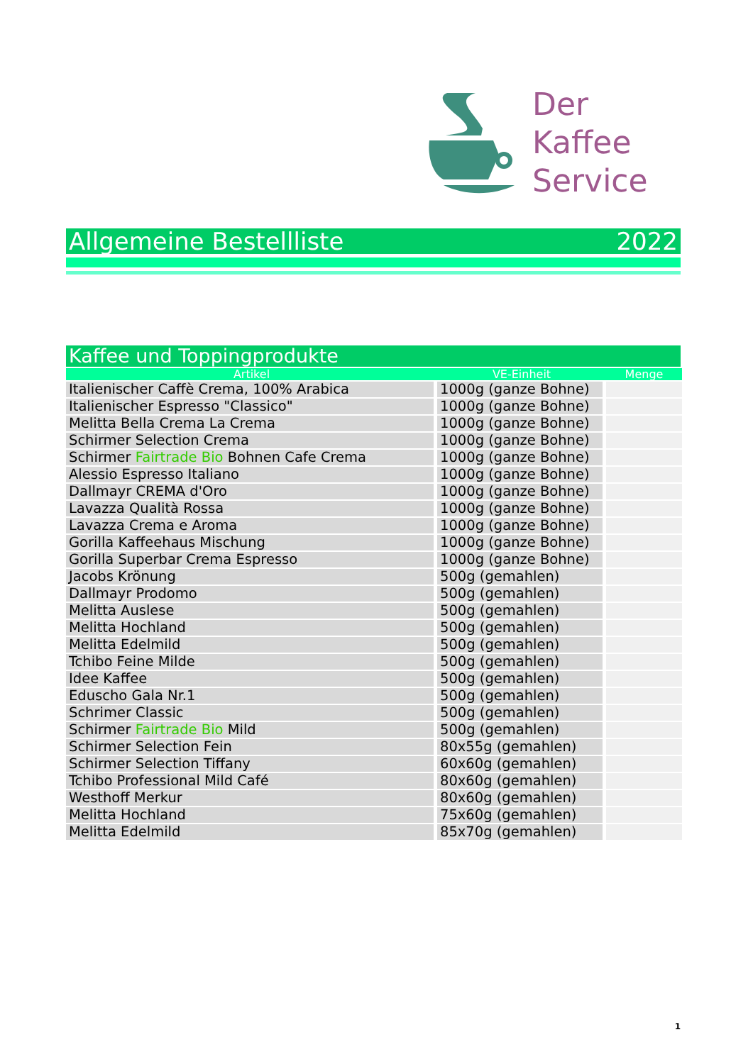Der
Kaffee
Service
Allgemeine Bestellliste 2022
Kaffee und Toppingprodukte
| Artikel | VE-Einheit | Menge |
| --- | --- | --- |
| Italienischer Caffè Crema, 100% Arabica | 1000g (ganze Bohne) | |
| Italienischer Espresso "Classico" | 1000g (ganze Bohne) | |
| Melitta Bella Crema La Crema | 1000g (ganze Bohne) | |
| Schirmer Selection Crema | 1000g (ganze Bohne) | |
| Schirmer Fairtrade Bio Bohnen Cafe Crema | 1000g (ganze Bohne) | |
| Alessio Espresso Italiano | 1000g (ganze Bohne) | |
| Dallmayr CREMA d'Oro | 1000g (ganze Bohne) | |
| Lavazza Qualità Rossa | 1000g (ganze Bohne) | |
| Lavazza Crema e Aroma | 1000g (ganze Bohne) | |
| Gorilla Kaffeehaus Mischung | 1000g (ganze Bohne) | |
| Gorilla Superbar Crema Espresso | 1000g (ganze Bohne) | |
| Jacobs Krönung | 500g (gemahlen) | |
| Dallmayr Prodomo | 500g (gemahlen) | |
| Melitta Auslese | 500g (gemahlen) | |
| Melitta Hochland | 500g (gemahlen) | |
| Melitta Edelmild | 500g (gemahlen) | |
| Tchibo Feine Milde | 500g (gemahlen) | |
| Idee Kaffee | 500g (gemahlen) | |
| Eduscho Gala Nr.1 | 500g (gemahlen) | |
| Schrimer Classic | 500g (gemahlen) | |
| Schirmer Fairtrade Bio Mild | 500g (gemahlen) | |
| Schirmer Selection Fein | 80x55g (gemahlen) | |
| Schirmer Selection Tiffany | 60x60g (gemahlen) | |
| Tchibo Professional Mild Café | 80x60g (gemahlen) | |
| Westhoff Merkur | 80x60g (gemahlen) | |
| Melitta Hochland | 75x60g (gemahlen) | |
| Melitta Edelmild | 85x70g (gemahlen) | |
1